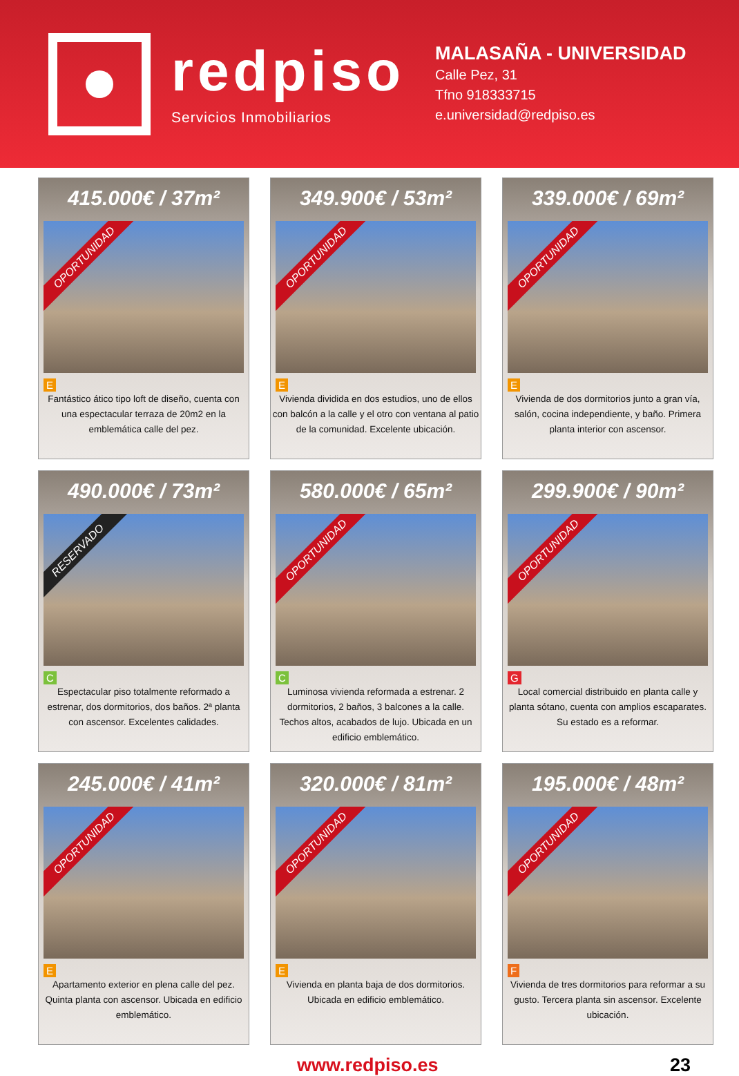redpiso
Servicios Inmobiliarios
MALASAÑA - UNIVERSIDAD
Calle Pez, 31
Tfno 918333715
e.universidad@redpiso.es
415.000€ / 37m²
OPORTUNIDAD
E
Fantástico ático tipo loft de diseño, cuenta con una espectacular terraza de 20m2 en la emblemática calle del pez.
349.900€ / 53m²
OPORTUNIDAD
E
Vivienda dividida en dos estudios, uno de ellos con balcón a la calle y el otro con ventana al patio de la comunidad. Excelente ubicación.
339.000€ / 69m²
OPORTUNIDAD
E
Vivienda de dos dormitorios junto a gran vía, salón, cocina independiente, y baño. Primera planta interior con ascensor.
490.000€ / 73m²
RESERVADO
C
Espectacular piso totalmente reformado a estrenar, dos dormitorios, dos baños. 2ª planta con ascensor. Excelentes calidades.
580.000€ / 65m²
OPORTUNIDAD
C
Luminosa vivienda reformada a estrenar. 2 dormitorios, 2 baños, 3 balcones a la calle. Techos altos, acabados de lujo. Ubicada en un edificio emblemático.
299.900€ / 90m²
OPORTUNIDAD
G
Local comercial distribuido en planta calle y planta sótano, cuenta con amplios escaparates. Su estado es a reformar.
245.000€ / 41m²
OPORTUNIDAD
E
Apartamento exterior en plena calle del pez. Quinta planta con ascensor. Ubicada en edificio emblemático.
320.000€ / 81m²
OPORTUNIDAD
E
Vivienda en planta baja de dos dormitorios. Ubicada en edificio emblemático.
195.000€ / 48m²
OPORTUNIDAD
F
Vivienda de tres dormitorios para reformar a su gusto. Tercera planta sin ascensor. Excelente ubicación.
www.redpiso.es 23